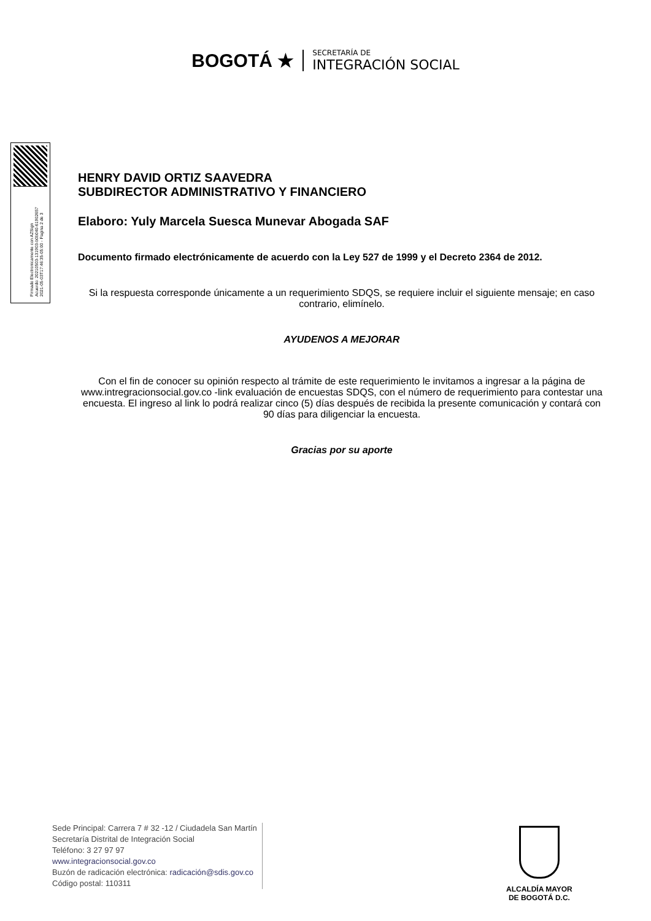BOGOTÁ ★
SECRETARÍA DE
INTEGRACIÓN SOCIAL
Firmado Electronicamente con AZSign
Acuerdo: 20210503-131903-b0b040-61902657
2021-05-03T17:46:35-05:00 - Pagina 2 de 3
HENRY DAVID ORTIZ SAAVEDRA
SUBDIRECTOR ADMINISTRATIVO Y FINANCIERO
Elaboro: Yuly Marcela Suesca Munevar Abogada SAF
Documento firmado electrónicamente de acuerdo con la Ley 527 de 1999 y el Decreto 2364 de 2012.
Si la respuesta corresponde únicamente a un requerimiento SDQS, se requiere incluir el siguiente mensaje; en caso contrario, elimínelo.
AYUDENOS A MEJORAR
Con el fin de conocer su opinión respecto al trámite de este requerimiento le invitamos a ingresar a la página de www.intregracionsocial.gov.co -link evaluación de encuestas SDQS, con el número de requerimiento para contestar una encuesta. El ingreso al link lo podrá realizar cinco (5) días después de recibida la presente comunicación y contará con 90 días para diligenciar la encuesta.
Gracias por su aporte
Sede Principal: Carrera 7 # 32 -12 / Ciudadela San Martín
Secretaría Distrital de Integración Social
Teléfono: 3 27 97 97
www.integracionsocial.gov.co
Buzón de radicación electrónica: radicación@sdis.gov.co
Código postal: 110311
ALCALDÍA MAYOR
DE BOGOTÁ D.C.